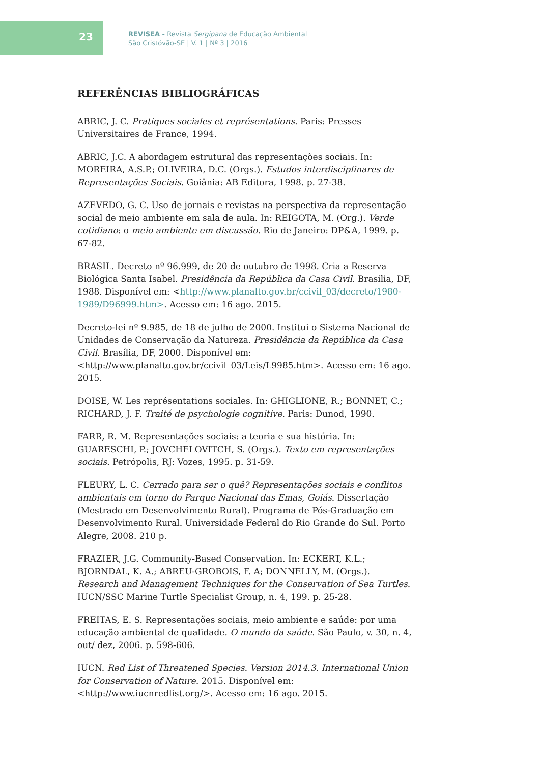23
REVISEA - Revista Sergipana de Educação Ambiental
São Cristóvão-SE | V. 1 | Nº 3 | 2016
REFERÊNCIAS BIBLIOGRÁFICAS
ABRIC, J. C. Pratiques sociales et représentations. Paris: Presses Universitaires de France, 1994.
ABRIC, J.C. A abordagem estrutural das representações sociais. In: MOREIRA, A.S.P.; OLIVEIRA, D.C. (Orgs.). Estudos interdisciplinares de Representações Sociais. Goiânia: AB Editora, 1998. p. 27-38.
AZEVEDO, G. C. Uso de jornais e revistas na perspectiva da representação social de meio ambiente em sala de aula. In: REIGOTA, M. (Org.). Verde cotidiano: o meio ambiente em discussão. Rio de Janeiro: DP&A, 1999. p. 67-82.
BRASIL. Decreto nº 96.999, de 20 de outubro de 1998. Cria a Reserva Biológica Santa Isabel. Presidência da República da Casa Civil. Brasília, DF, 1988. Disponível em: <http://www.planalto.gov.br/ccivil_03/decreto/1980-1989/D96999.htm>. Acesso em: 16 ago. 2015.
Decreto-lei nº 9.985, de 18 de julho de 2000. Institui o Sistema Nacional de Unidades de Conservação da Natureza. Presidência da República da Casa Civil. Brasília, DF, 2000. Disponível em: <http://www.planalto.gov.br/ccivil_03/Leis/L9985.htm>. Acesso em: 16 ago. 2015.
DOISE, W. Les représentations sociales. In: GHIGLIONE, R.; BONNET, C.; RICHARD, J. F. Traité de psychologie cognitive. Paris: Dunod, 1990.
FARR, R. M. Representações sociais: a teoria e sua história. In: GUARESCHI, P.; JOVCHELOVITCH, S. (Orgs.). Texto em representações sociais. Petrópolis, RJ: Vozes, 1995. p. 31-59.
FLEURY, L. C. Cerrado para ser o quê? Representações sociais e conflitos ambientais em torno do Parque Nacional das Emas, Goiás. Dissertação (Mestrado em Desenvolvimento Rural). Programa de Pós-Graduação em Desenvolvimento Rural. Universidade Federal do Rio Grande do Sul. Porto Alegre, 2008. 210 p.
FRAZIER, J.G. Community-Based Conservation. In: ECKERT, K.L.; BJORNDAL, K. A.; ABREU-GROBOIS, F. A; DONNELLY, M. (Orgs.). Research and Management Techniques for the Conservation of Sea Turtles. IUCN/SSC Marine Turtle Specialist Group, n. 4, 199. p. 25-28.
FREITAS, E. S. Representações sociais, meio ambiente e saúde: por uma educação ambiental de qualidade. O mundo da saúde. São Paulo, v. 30, n. 4, out/ dez, 2006. p. 598-606.
IUCN. Red List of Threatened Species. Version 2014.3. International Union for Conservation of Nature. 2015. Disponível em: <http://www.iucnredlist.org/>. Acesso em: 16 ago. 2015.